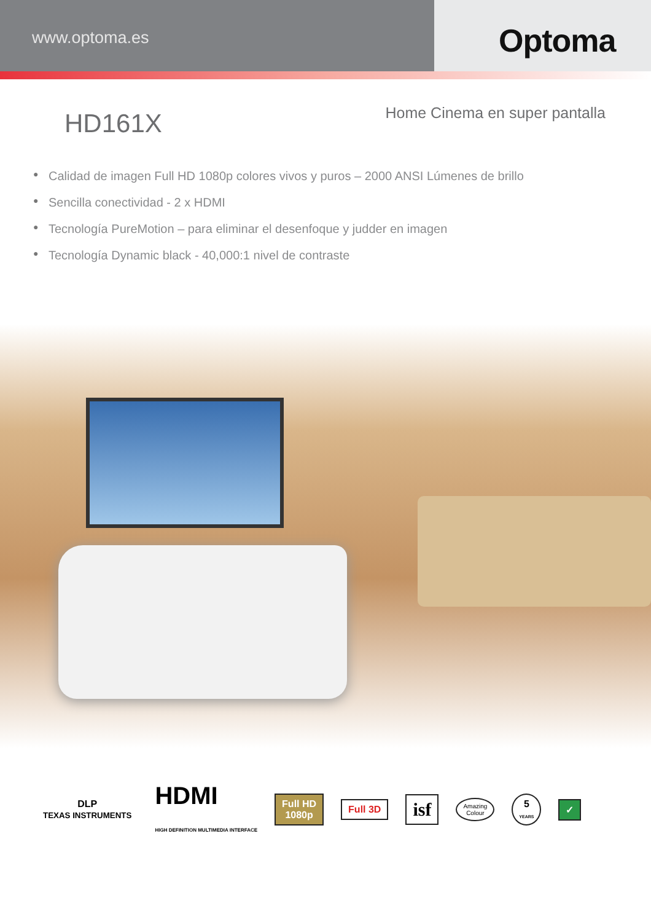www.optoma.es
Optoma
HD161X
Home Cinema en super pantalla
● Calidad de imagen Full HD 1080p colores vivos y puros – 2000 ANSI Lúmenes de brillo
● Sencilla conectividad - 2 x HDMI
● Tecnología PureMotion – para eliminar el desenfoque y judder en imagen
● Tecnología Dynamic black - 40,000:1 nivel de contraste
DLP
TEXAS INSTRUMENTS
HDMI
HIGH DEFINITION MULTIMEDIA INTERFACE
Full HD
1080p
Full 3D
isf
Amazing
Colour
5
YEARS
✓